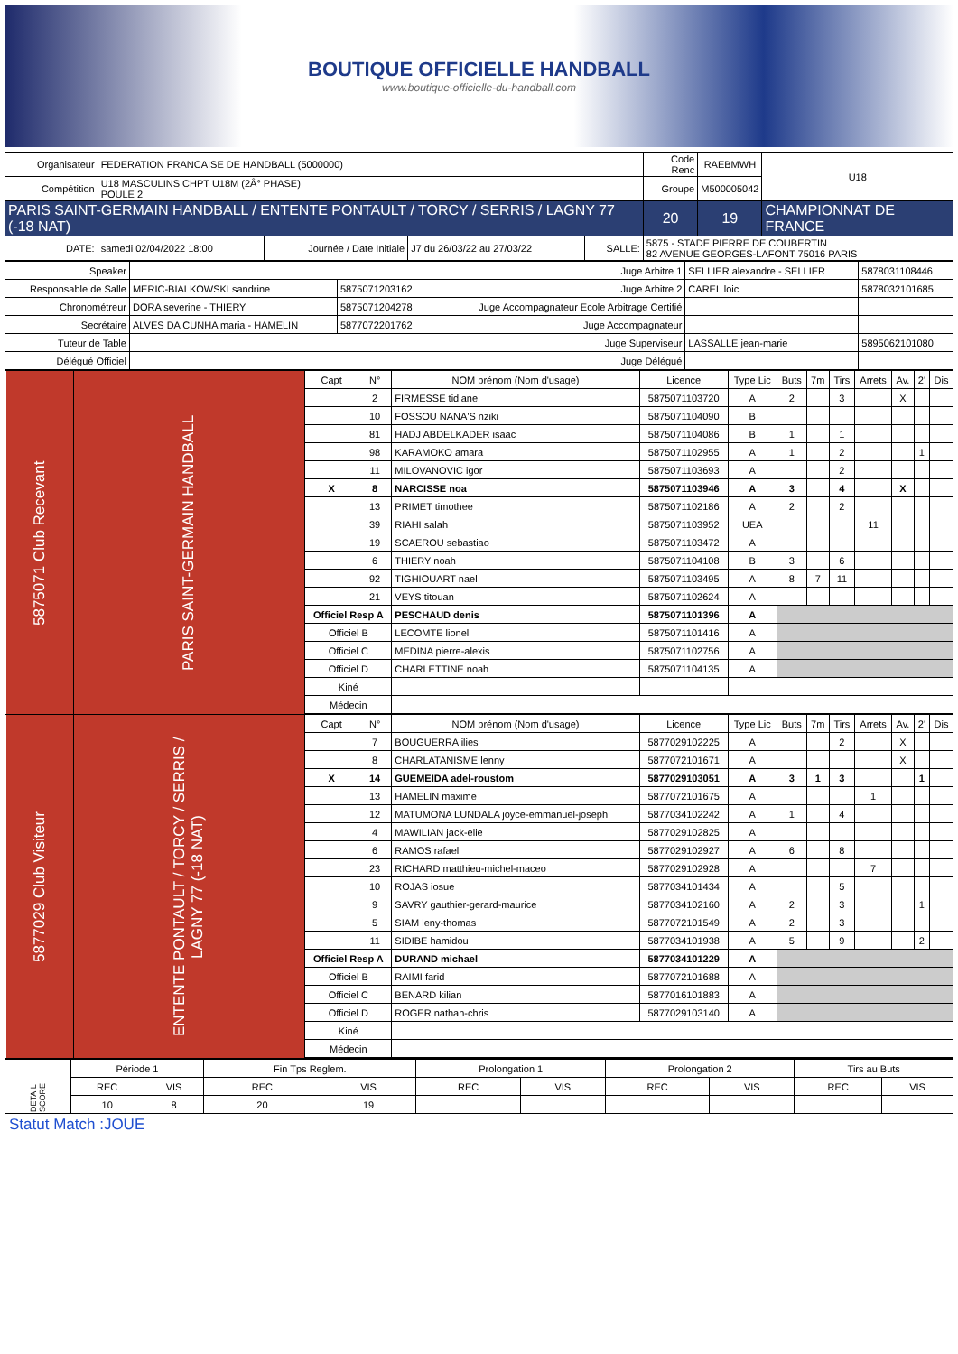BOUTIQUE OFFICIELLE HANDBALL
www.boutique-officielle-du-handball.com
| Organisateur | FEDERATION FRANCAISE DE HANDBALL (5000000) | | | | | Code Renc | RAEBMWH | U18 |
| Compétition | U18 MASCULINS CHPT U18M (2Â° PHASE) POULE 2 | | | | | Groupe | M500005042 | |
| PARIS SAINT-GERMAIN HANDBALL / ENTENTE PONTAULT / TORCY / SERRIS / LAGNY 77 (-18 NAT) | | | | | | 20 | 19 | CHAMPIONNAT DE FRANCE |
| DATE: | samedi 02/04/2022 18:00 | Journée / Date Initiale | J7 du 26/03/22 au 27/03/22 | SALLE: | 5875 - STADE PIERRE DE COUBERTIN 82 AVENUE GEORGES-LAFONT 75016 PARIS | | | |
| Speaker | | | Juge Arbitre 1 | SELLIER alexandre - SELLIER | 5878031108446 |
| Responsable de Salle | MERIC-BIALKOWSKI sandrine | 5875071203162 | Juge Arbitre 2 | CAREL loic | 5878032101685 |
| Chronométreur | DORA severine - THIERY | 5875071204278 | Juge Accompagnateur Ecole Arbitrage Certifié | | |
| Secrétaire | ALVES DA CUNHA maria - HAMELIN | 5877072201762 | Juge Accompagnateur | | |
| Tuteur de Table | | | Juge Superviseur | LASSALLE jean-marie | 5895062101080 |
| Délégué Officiel | | | Juge Délégué | | |
| 5875071 Club Recevant | PARIS SAINT-GERMAIN HANDBALL | Capt | N° | NOM prénom (Nom d'usage) | Licence | Type Lic | Buts | 7m | Tirs | Arrets | Av. | 2' | Dis |
| | | | 2 | FIRMESSE tidiane | 5875071103720 | A | 2 | | 3 | | X | | |
| | | | 10 | FOSSOU NANA'S nziki | 5875071104090 | B | | | | | | | |
| | | | 81 | HADJ ABDELKADER isaac | 5875071104086 | B | 1 | | 1 | | | | |
| | | | 98 | KARAMOKO amara | 5875071102955 | A | 1 | | 2 | | | 1 | |
| | | | 11 | MILOVANOVIC igor | 5875071103693 | A | | | 2 | | | | |
| | | X | 8 | NARCISSE noa | 5875071103946 | A | 3 | | 4 | | X | | |
| | | | 13 | PRIMET timothee | 5875071102186 | A | 2 | | 2 | | | | |
| | | | 39 | RIAHI salah | 5875071103952 | UEA | | | | 11 | | | |
| | | | 19 | SCAEROU sebastiao | 5875071103472 | A | | | | | | | |
| | | | 6 | THIERY noah | 5875071104108 | B | 3 | | 6 | | | | |
| | | | 92 | TIGHIOUART nael | 5875071103495 | A | 8 | 7 | 11 | | | | |
| | | | 21 | VEYS titouan | 5875071102624 | A | | | | | | | |
| | | Officiel Resp A | | PESCHAUD denis | 5875071101396 | A | | | | | | | |
| | | Officiel B | | LECOMTE lionel | 5875071101416 | A | | | | | | | |
| | | Officiel C | | MEDINA pierre-alexis | 5875071102756 | A | | | | | | | |
| | | Officiel D | | CHARLETTINE noah | 5875071104135 | A | | | | | | | |
| | | Kiné | | | | | | | | | | | |
| | | Médecin | | | | | | | | | | | |
| 5877029 Club Visiteur | ENTENTE PONTAULT / TORCY / SERRIS / LAGNY 77 (-18 NAT) | Capt | N° | NOM prénom (Nom d'usage) | Licence | Type Lic | Buts | 7m | Tirs | Arrets | Av. | 2' | Dis |
| | | | 7 | BOUGUERRA ilies | 5877029102225 | A | | | 2 | | X | | |
| | | | 8 | CHARLATANISME lenny | 5877072101671 | A | | | | | X | | |
| | | X | 14 | GUEMEIDA adel-roustom | 5877029103051 | A | 3 | 1 | 3 | | | 1 | |
| | | | 13 | HAMELIN maxime | 5877072101675 | A | | | | 1 | | | |
| | | | 12 | MATUMONA LUNDALA joyce-emmanuel-joseph | 5877034102242 | A | 1 | | 4 | | | | |
| | | | 4 | MAWILIAN jack-elie | 5877029102825 | A | | | | | | | |
| | | | 6 | RAMOS rafael | 5877029102927 | A | 6 | | 8 | | | | |
| | | | 23 | RICHARD matthieu-michel-maceo | 5877029102928 | A | | | | 7 | | | |
| | | | 10 | ROJAS iosue | 5877034101434 | A | | | 5 | | | | |
| | | | 9 | SAVRY gauthier-gerard-maurice | 5877034102160 | A | 2 | | 3 | | | 1 | |
| | | | 5 | SIAM leny-thomas | 5877072101549 | A | 2 | | 3 | | | | |
| | | | 11 | SIDIBE hamidou | 5877034101938 | A | 5 | | 9 | | | 2 | |
| | | Officiel Resp A | | DURAND michael | 5877034101229 | A | | | | | | | |
| | | Officiel B | | RAIMI farid | 5877072101688 | A | | | | | | | |
| | | Officiel C | | BENARD kilian | 5877016101883 | A | | | | | | | |
| | | Officiel D | | ROGER nathan-chris | 5877029103140 | A | | | | | | | |
| | | Kiné | | | | | | | | | | | |
| | | Médecin | | | | | | | | | | | |
| DETAIL SCORE | Période 1 | | Fin Tps Reglem. | | Prolongation 1 | | Prolongation 2 | | Tirs au Buts | |
| | REC | VIS | REC | VIS | REC | VIS | REC | VIS | REC | VIS |
| | 10 | 8 | 20 | 19 | | | | | | |
Statut Match :JOUE